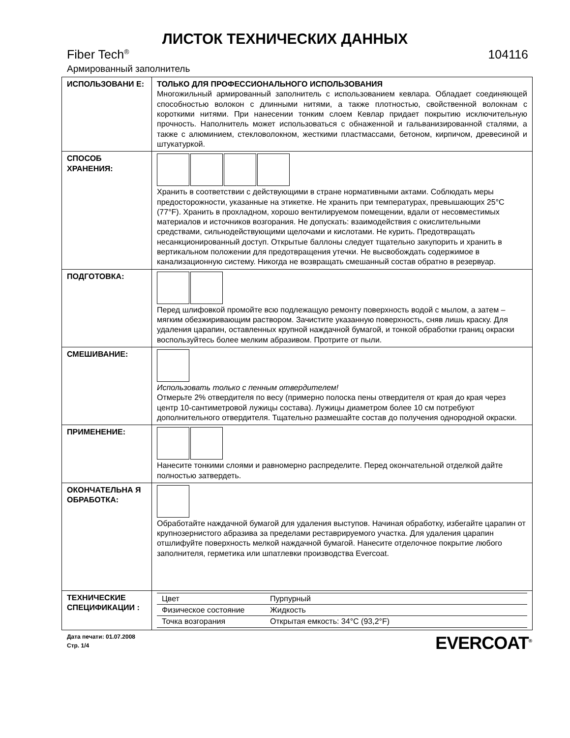ЛИСТОК ТЕХНИЧЕСКИХ ДАННЫХ
Fiber Tech<sup>®</sup> 104116
Армированный заполнитель
| ИСПОЛЬЗОВАНИ Е: | ТОЛЬКО ДЛЯ ПРОФЕССИОНАЛЬНОГО ИСПОЛЬЗОВАНИЯ Многожильный армированный заполнитель с использованием кевлара. Обладает соединяющей способностью волокон с длинными нитями, а также плотностью, свойственной волокнам с короткими нитями. При нанесении тонким слоем Кевлар придает покрытию исключительную прочность. Наполнитель может использоваться с обнаженной и гальванизированной сталями, а также с алюминием, стекловолокном, жесткими пластмассами, бетоном, кирпичом, древесиной и штукатуркой. |
| СПОСОБ ХРАНЕНИЯ: | Хранить в соответствии с действующими в стране нормативными актами. Соблюдать меры предосторожности, указанные на этикетке. Не хранить при температурах, превышающих 25°C (77°F). Хранить в прохладном, хорошо вентилируемом помещении, вдали от несовместимых материалов и источников возгорания. Не допускать: взаимодействия с окислительными средствами, сильнодействующими щелочами и кислотами. Не курить. Предотвращать несанкционированный доступ. Открытые баллоны следует тщательно закупорить и хранить в вертикальном положении для предотвращения утечки. Не высвобождать содержимое в канализационную систему. Никогда не возвращать смешанный состав обратно в резервуар. |
| ПОДГОТОВКА: | Перед шлифовкой промойте всю подлежащую ремонту поверхность водой с мылом, а затем – мягким обезжиривающим раствором. Зачистите указанную поверхность, сняв лишь краску. Для удаления царапин, оставленных крупной наждачной бумагой, и тонкой обработки границ окраски воспользуйтесь более мелким абразивом. Протрите от пыли. |
| СМЕШИВАНИЕ: | Использовать только с пенным отвердителем! Отмерьте 2% отвердителя по весу (примерно полоска пены отвердителя от края до края через центр 10-сантиметровой лужицы состава). Лужицы диаметром более 10 см потребуют дополнительного отвердителя. Тщательно размешайте состав до получения однородной окраски. |
| ПРИМЕНЕНИЕ: | Нанесите тонкими слоями и равномерно распределите. Перед окончательной отделкой дайте полностью затвердеть. |
| ОКОНЧАТЕЛЬНА Я ОБРАБОТКА: | Обработайте наждачной бумагой для удаления выступов. Начиная обработку, избегайте царапин от крупнозернистого абразива за пределами реставрируемого участка. Для удаления царапин отшлифуйте поверхность мелкой наждачной бумагой. Нанесите отделочное покрытие любого заполнителя, герметика или шпатлевки производства Evercoat. |
| ТЕХНИЧЕСКИЕ СПЕЦИФИКАЦИИ : | / Цвет / Пурпурный / / Физическое состояние / Жидкость / / Точка возгорания / Открытая емкость: 34°C (93,2°F) / |
Дата печати: 01.07.2008
Стр. 1/4
EVERCOAT<sup>®</sup>